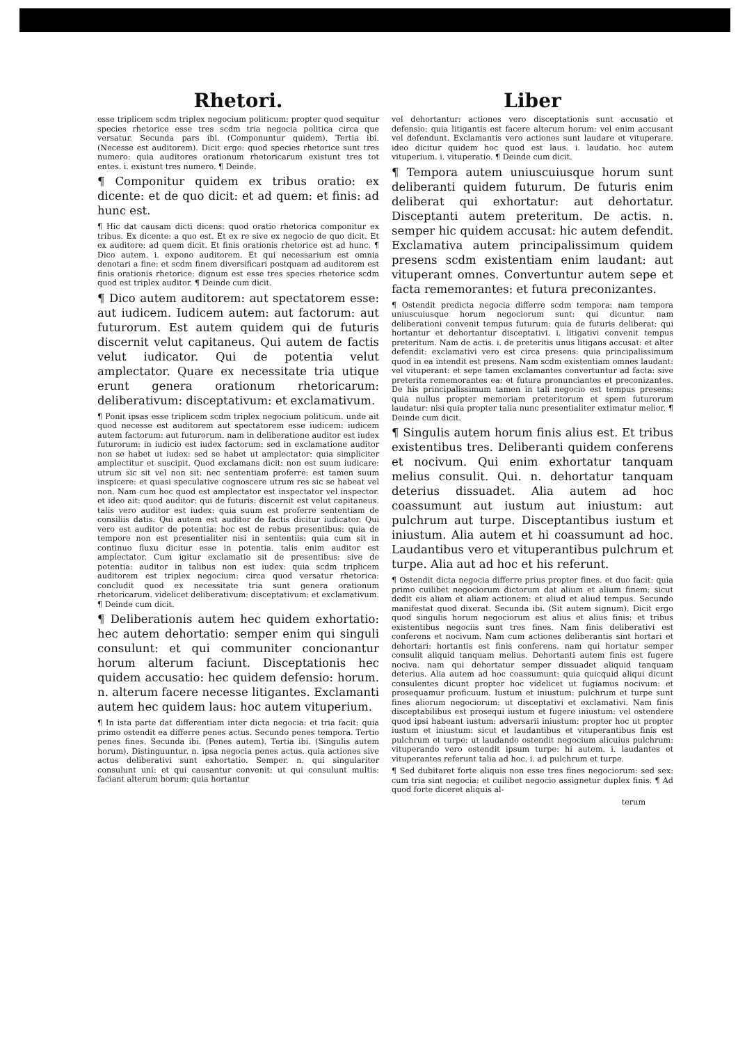Rhetori.
esse triplicem scdm triplex negocium politicum: propter quod sequitur species rhetorice esse tres scdm tria negocia politica circa que versatur. Secunda pars ibi. (Componuntur quidem). Tertia ibi. (Necesse est auditorem). Dicit ergo: quod species rhetorice sunt tres numero: quia auditores orationum rhetoricarum existunt tres tot entes. i. existunt tres numero. ¶ Deinde.
¶ Componitur quidem ex tribus oratio: ex dicente: et de quo dicit: et ad quem: et finis: ad hunc est.
¶ Hic dat causam dicti dicens: quod oratio rhetorica componitur ex tribus. Ex dicente: a quo est. Et ex re sive ex negocio de quo dicit. Et ex auditore: ad quem dicit. Et finis orationis rhetorice est ad hunc. ¶ Dico autem. i. expono auditorem. Et qui necessarium est omnia denotari a fine: et scdm finem diversificari postquam ad auditorem est finis orationis rhetorice: dignum est esse tres species rhetorice scdm quod est triplex auditor. ¶ Deinde cum dicit.
¶ Dico autem auditorem: aut spectatorem esse: aut iudicem. Iudicem autem: aut factorum: aut futurorum. Est autem quidem qui de futuris discernit velut capitaneus. Qui autem de factis velut iudicator. Qui de potentia velut amplectator. Quare ex necessitate tria utique erunt genera orationum rhetoricarum: deliberativum: disceptativum: et exclamativum.
¶ Ponit ipsas esse triplicem scdm triplex negocium politicum. unde ait quod necesse est auditorem aut spectatorem esse iudicem: iudicem autem factorum: aut futurorum. nam in deliberatione auditor est iudex futurorum: in iudicio est iudex factorum: sed in exclamatione auditor non se habet ut iudex: sed se habet ut amplectator: quia simpliciter amplectitur et suscipit. Quod exclamans dicit: non est suum iudicare: utrum sic sit vel non sit: nec sententiam proferre: est tamen suum inspicere: et quasi speculative cognoscere utrum res sic se habeat vel non. Nam cum hoc quod est amplectator est inspectator vel inspector. et ideo ait: quod auditor: qui de futuris: discernit est velut capitaneus. talis vero auditor est iudex: quia suum est proferre sententiam de consiliis datis. Qui autem est auditor de factis dicitur iudicator. Qui vero est auditor de potentia: hoc est de rebus presentibus: quia de tempore non est presentialiter nisi in sententiis: quia cum sit in continuo fluxu dicitur esse in potentia. talis enim auditor est amplectator. Cum igitur exclamatio sit de presentibus: sive de potentia: auditor in talibus non est iudex: quia scdm triplicem auditorem est triplex negocium: circa quod versatur rhetorica: concludit quod ex necessitate tria sunt genera orationum rhetoricarum. videlicet deliberativum: disceptativum: et exclamativum. ¶ Deinde cum dicit.
¶ Deliberationis autem hec quidem exhortatio: hec autem dehortatio: semper enim qui singuli consulunt: et qui communiter concionantur horum alterum faciunt. Disceptationis hec quidem accusatio: hec quidem defensio: horum. n. alterum facere necesse litigantes. Exclamanti autem hec quidem laus: hoc autem vituperium.
¶ In ista parte dat differentiam inter dicta negocia: et tria facit: quia primo ostendit ea differre penes actus. Secundo penes tempora. Tertio penes fines. Secunda ibi. (Penes autem). Tertia ibi. (Singulis autem horum). Distinguuntur. n. ipsa negocia penes actus. quia actiones sive actus deliberativi sunt exhortatio. Semper. n. qui singulariter consulunt uni: et qui causantur convenit: ut qui consulunt multis: faciant alterum horum: quia hortantur
Liber
vel dehortantur: actiones vero disceptationis sunt accusatio et defensio: quia litigantis est facere alterum horum: vel enim accusant vel defendunt. Exclamantis vero actiones sunt laudare et vituperare. ideo dicitur quidem hoc quod est laus. i. laudatio. hoc autem vituperium. i. vituperatio. ¶ Deinde cum dicit.
¶ Tempora autem uniuscuiusque horum sunt deliberanti quidem futurum. De futuris enim deliberat qui exhortatur: aut dehortatur. Disceptanti autem preteritum. De actis. n. semper hic quidem accusat: hic autem defendit. Exclamativa autem principalissimum quidem presens scdm existentiam enim laudant: aut vituperant omnes. Convertuntur autem sepe et facta rememorantes: et futura preconizantes.
¶ Ostendit predicta negocia differre scdm tempora: nam tempora uniuscuiusque horum negociorum sunt: qui dicuntur. nam deliberationi convenit tempus futurum: quia de futuris deliberat: qui hortantur et dehortantur disceptativi. i. litigativi convenit tempus preteritum. Nam de actis. i. de preteritis unus litigans accusat: et alter defendit: exclamativi vero est circa presens: quia principalissimum quod in ea intendit est presens. Nam scdm existentiam omnes laudant: vel vituperant: et sepe tamen exclamantes convertuntur ad facta: sive preterita rememorantes ea: et futura pronunciantes et preconizantes. De his principalissimum tamen in tali negocio est tempus presens: quia nullus propter memoriam preteritorum et spem futurorum laudatur: nisi quia propter talia nunc presentialiter extimatur melior. ¶ Deinde cum dicit.
¶ Singulis autem horum finis alius est. Et tribus existentibus tres. Deliberanti quidem conferens et nocivum. Qui enim exhortatur tanquam melius consulit. Qui. n. dehortatur tanquam deterius dissuadet. Alia autem ad hoc coassumunt aut iustum aut iniustum: aut pulchrum aut turpe. Disceptantibus iustum et iniustum. Alia autem et hi coassumunt ad hoc. Laudantibus vero et vituperantibus pulchrum et turpe. Alia aut ad hoc et his referunt.
¶ Ostendit dicta negocia differre prius propter fines. et duo facit: quia primo cuilibet negociorum dictorum dat alium et alium finem: sicut dedit eis aliam et aliam actionem: et aliud et aliud tempus. Secundo manifestat quod dixerat. Secunda ibi. (Sit autem signum). Dicit ergo quod singulis horum negociorum est alius et alius finis: et tribus existentibus negociis sunt tres fines. Nam finis deliberativi est conferens et nocivum. Nam cum actiones deliberantis sint hortari et dehortari: hortantis est finis conferens. nam qui hortatur semper consulit aliquid tanquam melius. Dehortanti autem finis est fugere nociva. nam qui dehortatur semper dissuadet aliquid tanquam deterius. Alia autem ad hoc coassumunt: quia quicquid aliqui dicunt consulentes dicunt propter hoc videlicet ut fugiamus nocivum: et prosequamur proficuum. Iustum et iniustum: pulchrum et turpe sunt fines aliorum negociorum: ut disceptativi et exclamativi. Nam finis disceptabilibus est prosequi iustum et fugere iniustum: vel ostendere quod ipsi habeant iustum: adversarii iniustum: propter hoc ut propter iustum et iniustum: sicut et laudantibus et vituperantibus finis est pulchrum et turpe: ut laudando ostendit negocium alicuius pulchrum: vituperando vero ostendit ipsum turpe: hi autem. i. laudantes et vituperantes referunt talia ad hoc. i. ad pulchrum et turpe.
¶ Sed dubitaret forte aliquis non esse tres fines negociorum: sed sex: cum tria sint negocia: et cuilibet negocio assignetur duplex finis. ¶ Ad quod forte diceret aliquis al-
terum